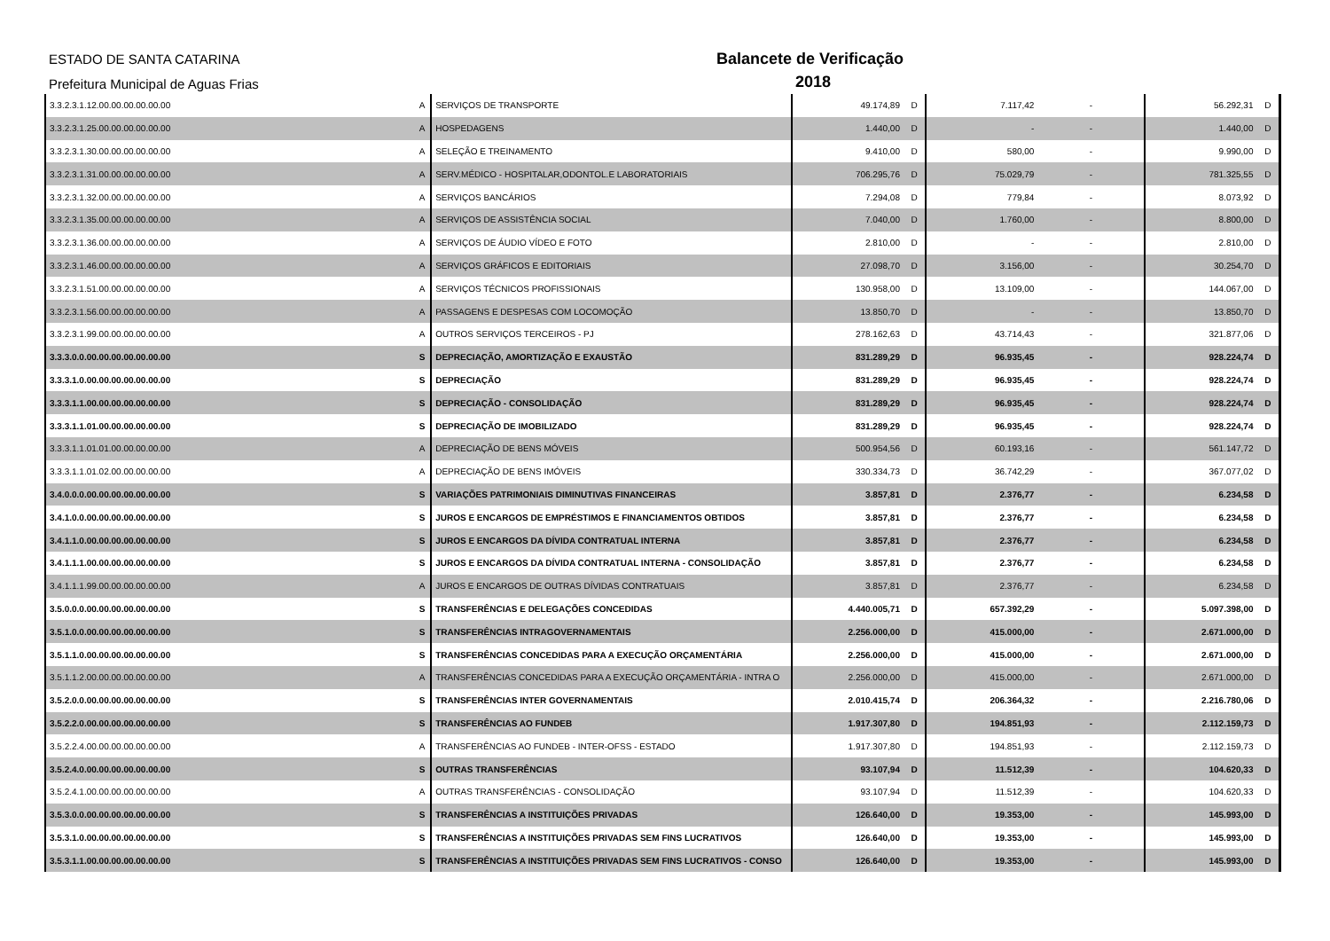ESTADO DE SANTA CATARINA
Prefeitura Municipal de Aguas Frias
Balancete de Verificação
2018
| 3.3.2.3.1.12.00.00.00.00.00.00 | A | SERVIÇOS DE TRANSPORTE | 49.174,89 | D | 7.117,42 | - | 56.292,31 | D |
| 3.3.2.3.1.25.00.00.00.00.00.00 | A | HOSPEDAGENS | 1.440,00 | D | - | - | 1.440,00 | D |
| 3.3.2.3.1.30.00.00.00.00.00.00 | A | SELEÇÃO E TREINAMENTO | 9.410,00 | D | 580,00 | - | 9.990,00 | D |
| 3.3.2.3.1.31.00.00.00.00.00.00 | A | SERV.MÉDICO - HOSPITALAR,ODONTOL.E LABORATORIAIS | 706.295,76 | D | 75.029,79 | - | 781.325,55 | D |
| 3.3.2.3.1.32.00.00.00.00.00.00 | A | SERVIÇOS BANCÁRIOS | 7.294,08 | D | 779,84 | - | 8.073,92 | D |
| 3.3.2.3.1.35.00.00.00.00.00.00 | A | SERVIÇOS DE ASSISTÊNCIA SOCIAL | 7.040,00 | D | 1.760,00 | - | 8.800,00 | D |
| 3.3.2.3.1.36.00.00.00.00.00.00 | A | SERVIÇOS DE ÁUDIO VÍDEO E FOTO | 2.810,00 | D | - | - | 2.810,00 | D |
| 3.3.2.3.1.46.00.00.00.00.00.00 | A | SERVIÇOS GRÁFICOS E EDITORIAIS | 27.098,70 | D | 3.156,00 | - | 30.254,70 | D |
| 3.3.2.3.1.51.00.00.00.00.00.00 | A | SERVIÇOS TÉCNICOS PROFISSIONAIS | 130.958,00 | D | 13.109,00 | - | 144.067,00 | D |
| 3.3.2.3.1.56.00.00.00.00.00.00 | A | PASSAGENS E DESPESAS COM LOCOMOÇÃO | 13.850,70 | D | - | - | 13.850,70 | D |
| 3.3.2.3.1.99.00.00.00.00.00.00 | A | OUTROS SERVIÇOS TERCEIROS - PJ | 278.162,63 | D | 43.714,43 | - | 321.877,06 | D |
| 3.3.3.0.0.00.00.00.00.00.00.00 | S | DEPRECIAÇÃO, AMORTIZAÇÃO E EXAUSTÃO | 831.289,29 | D | 96.935,45 | - | 928.224,74 | D |
| 3.3.3.1.0.00.00.00.00.00.00.00 | S | DEPRECIAÇÃO | 831.289,29 | D | 96.935,45 | - | 928.224,74 | D |
| 3.3.3.1.1.00.00.00.00.00.00.00 | S | DEPRECIAÇÃO - CONSOLIDAÇÃO | 831.289,29 | D | 96.935,45 | - | 928.224,74 | D |
| 3.3.3.1.1.01.00.00.00.00.00.00 | S | DEPRECIAÇÃO DE IMOBILIZADO | 831.289,29 | D | 96.935,45 | - | 928.224,74 | D |
| 3.3.3.1.1.01.01.00.00.00.00.00 | A | DEPRECIAÇÃO DE BENS MÓVEIS | 500.954,56 | D | 60.193,16 | - | 561.147,72 | D |
| 3.3.3.1.1.01.02.00.00.00.00.00 | A | DEPRECIAÇÃO DE BENS IMÓVEIS | 330.334,73 | D | 36.742,29 | - | 367.077,02 | D |
| 3.4.0.0.0.00.00.00.00.00.00.00 | S | VARIAÇÕES PATRIMONIAIS DIMINUTIVAS FINANCEIRAS | 3.857,81 | D | 2.376,77 | - | 6.234,58 | D |
| 3.4.1.0.0.00.00.00.00.00.00.00 | S | JUROS E ENCARGOS DE EMPRÉSTIMOS E FINANCIAMENTOS OBTIDOS | 3.857,81 | D | 2.376,77 | - | 6.234,58 | D |
| 3.4.1.1.0.00.00.00.00.00.00.00 | S | JUROS E ENCARGOS DA DÍVIDA CONTRATUAL INTERNA | 3.857,81 | D | 2.376,77 | - | 6.234,58 | D |
| 3.4.1.1.1.00.00.00.00.00.00.00 | S | JUROS E ENCARGOS DA DÍVIDA CONTRATUAL INTERNA - CONSOLIDAÇÃO | 3.857,81 | D | 2.376,77 | - | 6.234,58 | D |
| 3.4.1.1.1.99.00.00.00.00.00.00 | A | JUROS E ENCARGOS DE OUTRAS DÍVIDAS CONTRATUAIS | 3.857,81 | D | 2.376,77 | - | 6.234,58 | D |
| 3.5.0.0.0.00.00.00.00.00.00.00 | S | TRANSFERÊNCIAS E DELEGAÇÕES CONCEDIDAS | 4.440.005,71 | D | 657.392,29 | - | 5.097.398,00 | D |
| 3.5.1.0.0.00.00.00.00.00.00.00 | S | TRANSFERÊNCIAS INTRAGOVERNAMENTAIS | 2.256.000,00 | D | 415.000,00 | - | 2.671.000,00 | D |
| 3.5.1.1.0.00.00.00.00.00.00.00 | S | TRANSFERÊNCIAS CONCEDIDAS PARA A EXECUÇÃO ORÇAMENTÁRIA | 2.256.000,00 | D | 415.000,00 | - | 2.671.000,00 | D |
| 3.5.1.1.2.00.00.00.00.00.00.00 | A | TRANSFERÊNCIAS CONCEDIDAS PARA A EXECUÇÃO ORÇAMENTÁRIA - INTRA O | 2.256.000,00 | D | 415.000,00 | - | 2.671.000,00 | D |
| 3.5.2.0.0.00.00.00.00.00.00.00 | S | TRANSFERÊNCIAS INTER GOVERNAMENTAIS | 2.010.415,74 | D | 206.364,32 | - | 2.216.780,06 | D |
| 3.5.2.2.0.00.00.00.00.00.00.00 | S | TRANSFERÊNCIAS AO FUNDEB | 1.917.307,80 | D | 194.851,93 | - | 2.112.159,73 | D |
| 3.5.2.2.4.00.00.00.00.00.00.00 | A | TRANSFERÊNCIAS AO FUNDEB - INTER-OFSS - ESTADO | 1.917.307,80 | D | 194.851,93 | - | 2.112.159,73 | D |
| 3.5.2.4.0.00.00.00.00.00.00.00 | S | OUTRAS TRANSFERÊNCIAS | 93.107,94 | D | 11.512,39 | - | 104.620,33 | D |
| 3.5.2.4.1.00.00.00.00.00.00.00 | A | OUTRAS TRANSFERÊNCIAS - CONSOLIDAÇÃO | 93.107,94 | D | 11.512,39 | - | 104.620,33 | D |
| 3.5.3.0.0.00.00.00.00.00.00.00 | S | TRANSFERÊNCIAS A INSTITUIÇÕES PRIVADAS | 126.640,00 | D | 19.353,00 | - | 145.993,00 | D |
| 3.5.3.1.0.00.00.00.00.00.00.00 | S | TRANSFERÊNCIAS A INSTITUIÇÕES PRIVADAS SEM FINS LUCRATIVOS | 126.640,00 | D | 19.353,00 | - | 145.993,00 | D |
| 3.5.3.1.1.00.00.00.00.00.00.00 | S | TRANSFERÊNCIAS A INSTITUIÇÕES PRIVADAS SEM FINS LUCRATIVOS - CONSO | 126.640,00 | D | 19.353,00 | - | 145.993,00 | D |